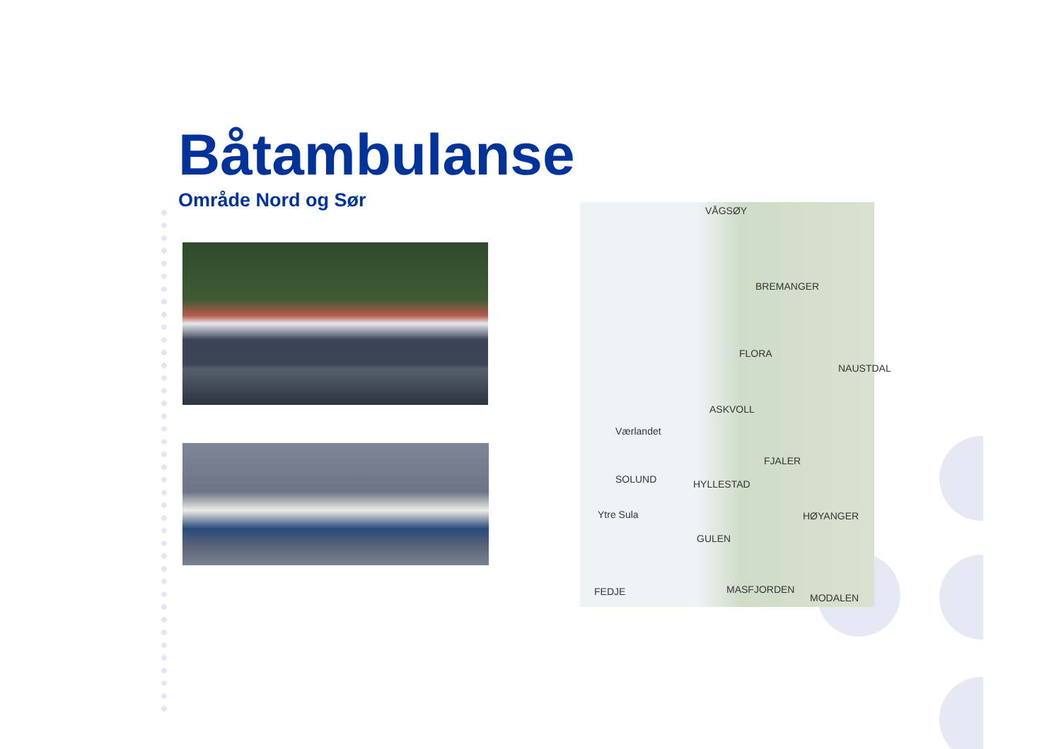Båtambulanse
Område Nord og Sør
VÅGSØY
BREMANGER
FLORA
NAUSTDAL
ASKVOLL
Værlandet
FJALER
SOLUND HYLLESTAD
Ytre Sula HØYANGER
GULEN
FEDJE MASFJORDEN
MODALEN